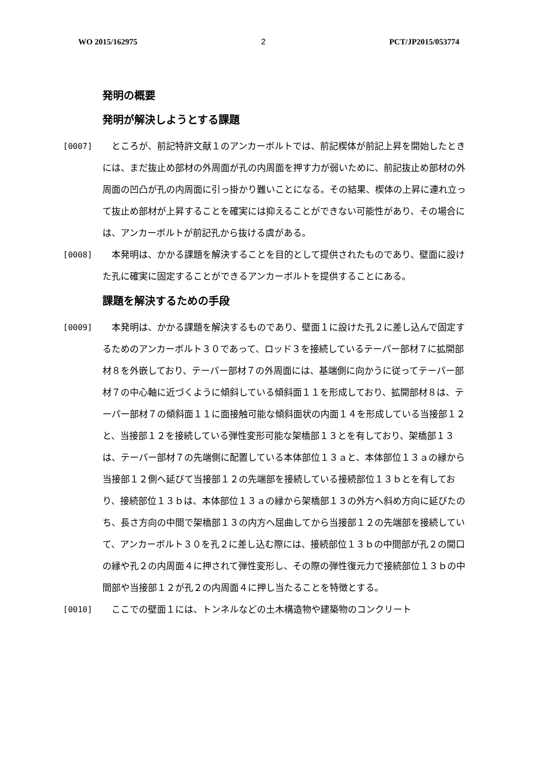WO 2015/162975 2 PCT/JP2015/053774
発明の概要
発明が解決しようとする課題
[0007] 　ところが、前記特許文献１のアンカーボルトでは、前記楔体が前記上昇を開始したときには、まだ抜止め部材の外周面が孔の内周面を押す力が弱いために、前記抜止め部材の外周面の凹凸が孔の内周面に引っ掛かり難いことになる。その結果、楔体の上昇に連れ立って抜止め部材が上昇することを確実には抑えることができない可能性があり、その場合には、アンカーボルトが前記孔から抜ける虞がある。
[0008] 　本発明は、かかる課題を解決することを目的として提供されたものであり、壁面に設けた孔に確実に固定することができるアンカーボルトを提供することにある。
課題を解決するための手段
[0009] 　本発明は、かかる課題を解決するものであり、壁面１に設けた孔２に差し込んで固定するためのアンカーボルト３０であって、ロッド３を接続しているテーパー部材７に拡開部材８を外嵌しており、テーパー部材７の外周面には、基端側に向かうに従ってテーパー部材７の中心軸に近づくように傾斜している傾斜面１１を形成しており、拡開部材８は、テーパー部材７の傾斜面１１に面接触可能な傾斜面状の内面１４を形成している当接部１２と、当接部１２を接続している弾性変形可能な架橋部１３とを有しており、架橋部１３は、テーパー部材７の先端側に配置している本体部位１３ａと、本体部位１３ａの縁から当接部１２側へ延びて当接部１２の先端部を接続している接続部位１３ｂとを有しており、接続部位１３ｂは、本体部位１３ａの縁から架橋部１３の外方へ斜め方向に延びたのち、長さ方向の中間で架橋部１３の内方へ屈曲してから当接部１２の先端部を接続していて、アンカーボルト３０を孔２に差し込む際には、接続部位１３ｂの中間部が孔２の開口の縁や孔２の内周面４に押されて弾性変形し、その際の弾性復元力で接続部位１３ｂの中間部や当接部１２が孔２の内周面４に押し当たることを特徴とする。
[0010] 　ここでの壁面１には、トンネルなどの土木構造物や建築物のコンクリート